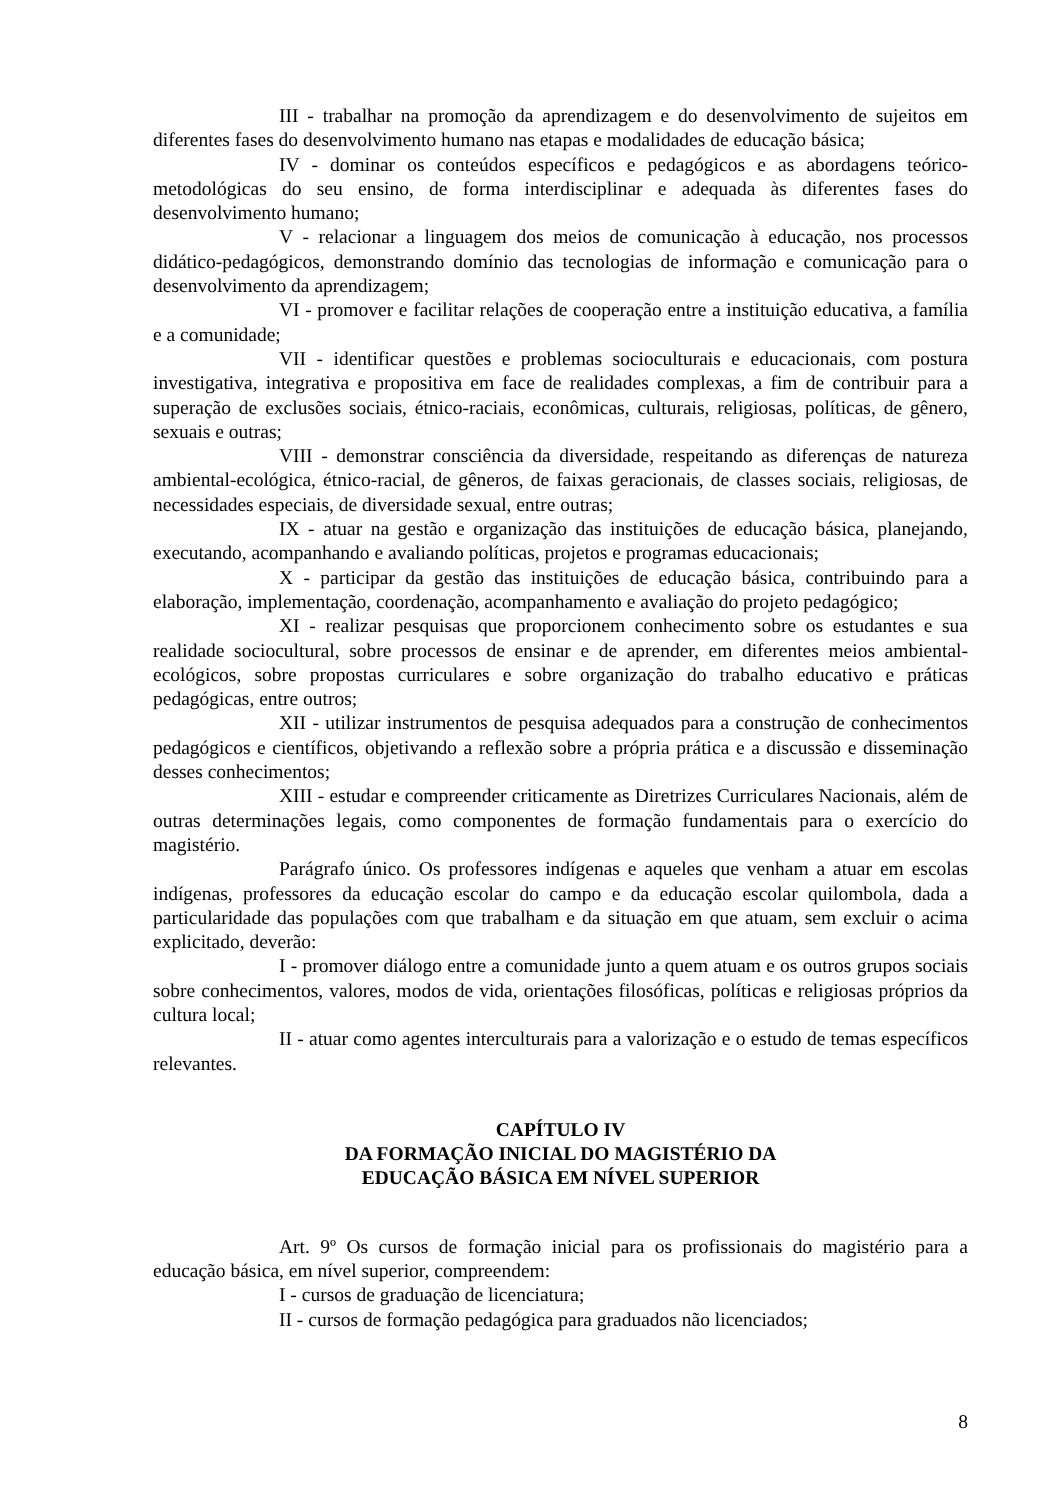III - trabalhar na promoção da aprendizagem e do desenvolvimento de sujeitos em diferentes fases do desenvolvimento humano nas etapas e modalidades de educação básica;
IV - dominar os conteúdos específicos e pedagógicos e as abordagens teórico-metodológicas do seu ensino, de forma interdisciplinar e adequada às diferentes fases do desenvolvimento humano;
V - relacionar a linguagem dos meios de comunicação à educação, nos processos didático-pedagógicos, demonstrando domínio das tecnologias de informação e comunicação para o desenvolvimento da aprendizagem;
VI - promover e facilitar relações de cooperação entre a instituição educativa, a família e a comunidade;
VII - identificar questões e problemas socioculturais e educacionais, com postura investigativa, integrativa e propositiva em face de realidades complexas, a fim de contribuir para a superação de exclusões sociais, étnico-raciais, econômicas, culturais, religiosas, políticas, de gênero, sexuais e outras;
VIII - demonstrar consciência da diversidade, respeitando as diferenças de natureza ambiental-ecológica, étnico-racial, de gêneros, de faixas geracionais, de classes sociais, religiosas, de necessidades especiais, de diversidade sexual, entre outras;
IX - atuar na gestão e organização das instituições de educação básica, planejando, executando, acompanhando e avaliando políticas, projetos e programas educacionais;
X - participar da gestão das instituições de educação básica, contribuindo para a elaboração, implementação, coordenação, acompanhamento e avaliação do projeto pedagógico;
XI - realizar pesquisas que proporcionem conhecimento sobre os estudantes e sua realidade sociocultural, sobre processos de ensinar e de aprender, em diferentes meios ambiental-ecológicos, sobre propostas curriculares e sobre organização do trabalho educativo e práticas pedagógicas, entre outros;
XII - utilizar instrumentos de pesquisa adequados para a construção de conhecimentos pedagógicos e científicos, objetivando a reflexão sobre a própria prática e a discussão e disseminação desses conhecimentos;
XIII - estudar e compreender criticamente as Diretrizes Curriculares Nacionais, além de outras determinações legais, como componentes de formação fundamentais para o exercício do magistério.
Parágrafo único. Os professores indígenas e aqueles que venham a atuar em escolas indígenas, professores da educação escolar do campo e da educação escolar quilombola, dada a particularidade das populações com que trabalham e da situação em que atuam, sem excluir o acima explicitado, deverão:
I - promover diálogo entre a comunidade junto a quem atuam e os outros grupos sociais sobre conhecimentos, valores, modos de vida, orientações filosóficas, políticas e religiosas próprios da cultura local;
II - atuar como agentes interculturais para a valorização e o estudo de temas específicos relevantes.
CAPÍTULO IV
DA FORMAÇÃO INICIAL DO MAGISTÉRIO DA
EDUCAÇÃO BÁSICA EM NÍVEL SUPERIOR
Art. 9º Os cursos de formação inicial para os profissionais do magistério para a educação básica, em nível superior, compreendem:
I - cursos de graduação de licenciatura;
II - cursos de formação pedagógica para graduados não licenciados;
8